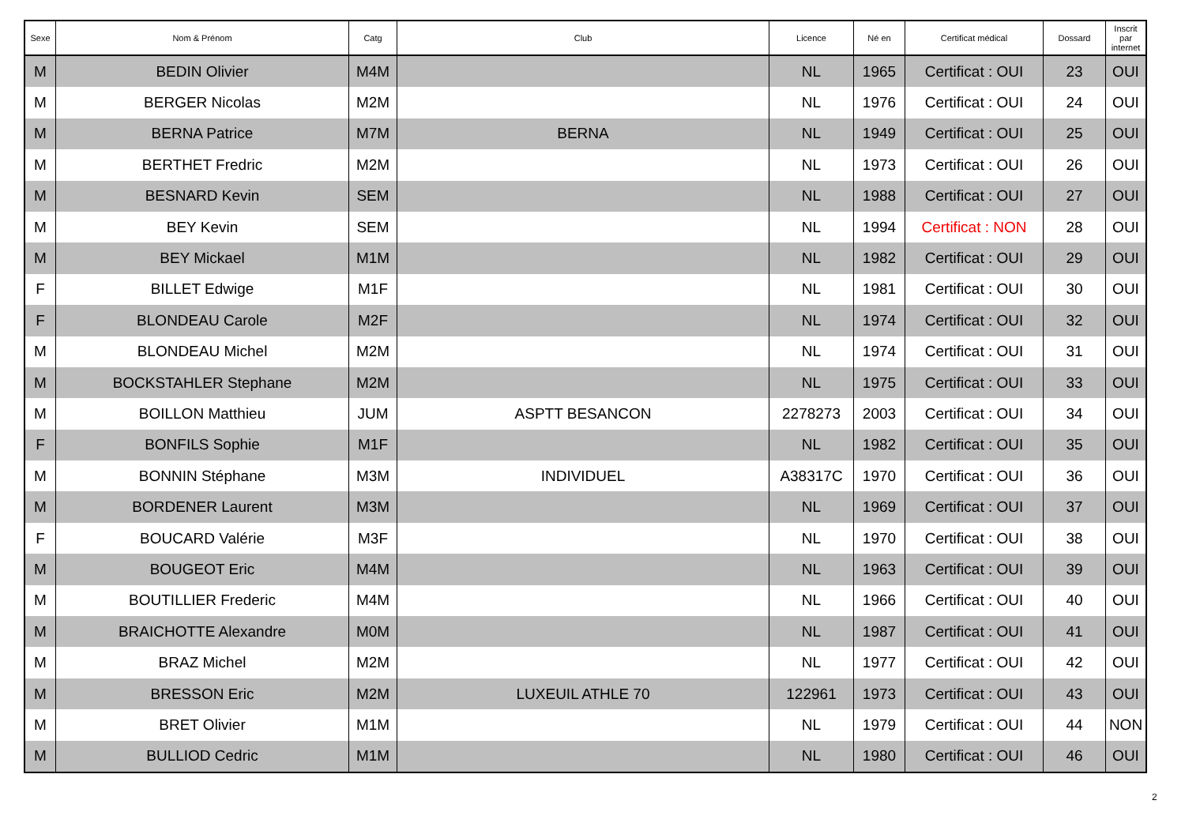| Sexe | Nom & Prénom | Catg | Club | Licence | Né en | Certificat médical | Dossard | Inscrit par internet |
| --- | --- | --- | --- | --- | --- | --- | --- | --- |
| M | BEDIN Olivier | M4M | | NL | 1965 | Certificat : OUI | 23 | OUI |
| M | BERGER Nicolas | M2M | | NL | 1976 | Certificat : OUI | 24 | OUI |
| M | BERNA Patrice | M7M | BERNA | NL | 1949 | Certificat : OUI | 25 | OUI |
| M | BERTHET Fredric | M2M | | NL | 1973 | Certificat : OUI | 26 | OUI |
| M | BESNARD Kevin | SEM | | NL | 1988 | Certificat : OUI | 27 | OUI |
| M | BEY Kevin | SEM | | NL | 1994 | Certificat : NON | 28 | OUI |
| M | BEY Mickael | M1M | | NL | 1982 | Certificat : OUI | 29 | OUI |
| F | BILLET Edwige | M1F | | NL | 1981 | Certificat : OUI | 30 | OUI |
| F | BLONDEAU Carole | M2F | | NL | 1974 | Certificat : OUI | 32 | OUI |
| M | BLONDEAU Michel | M2M | | NL | 1974 | Certificat : OUI | 31 | OUI |
| M | BOCKSTAHLER Stephane | M2M | | NL | 1975 | Certificat : OUI | 33 | OUI |
| M | BOILLON Matthieu | JUM | ASPTT BESANCON | 2278273 | 2003 | Certificat : OUI | 34 | OUI |
| F | BONFILS Sophie | M1F | | NL | 1982 | Certificat : OUI | 35 | OUI |
| M | BONNIN Stéphane | M3M | INDIVIDUEL | A38317C | 1970 | Certificat : OUI | 36 | OUI |
| M | BORDENER Laurent | M3M | | NL | 1969 | Certificat : OUI | 37 | OUI |
| F | BOUCARD Valérie | M3F | | NL | 1970 | Certificat : OUI | 38 | OUI |
| M | BOUGEOT Eric | M4M | | NL | 1963 | Certificat : OUI | 39 | OUI |
| M | BOUTILLIER Frederic | M4M | | NL | 1966 | Certificat : OUI | 40 | OUI |
| M | BRAICHOTTE Alexandre | M0M | | NL | 1987 | Certificat : OUI | 41 | OUI |
| M | BRAZ Michel | M2M | | NL | 1977 | Certificat : OUI | 42 | OUI |
| M | BRESSON Eric | M2M | LUXEUIL ATHLE 70 | 122961 | 1973 | Certificat : OUI | 43 | OUI |
| M | BRET Olivier | M1M | | NL | 1979 | Certificat : OUI | 44 | NON |
| M | BULLIOD Cedric | M1M | | NL | 1980 | Certificat : OUI | 46 | OUI |
2